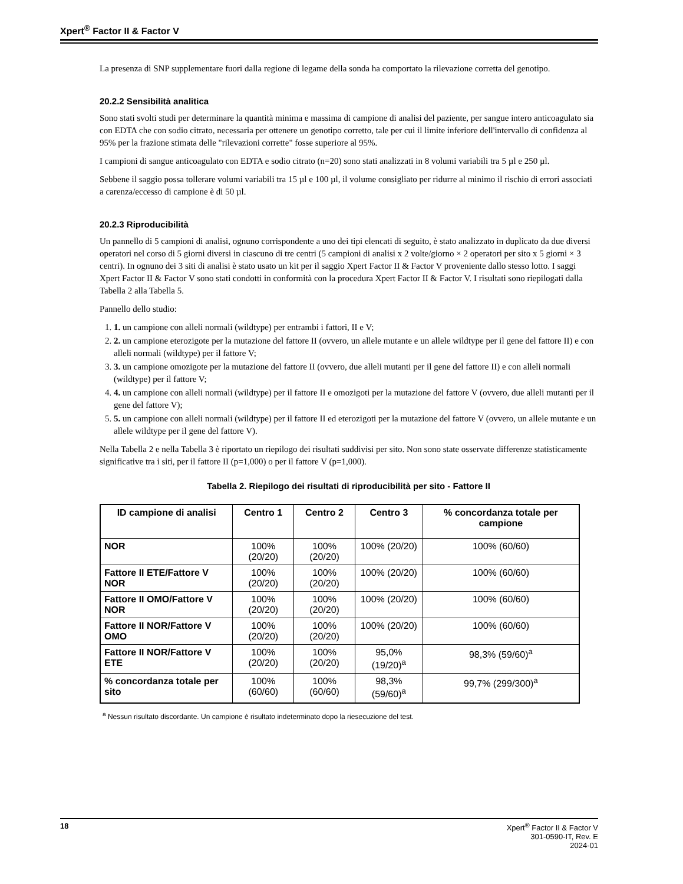Xpert<sup>®</sup> Factor II & Factor V
La presenza di SNP supplementare fuori dalla regione di legame della sonda ha comportato la rilevazione corretta del genotipo.
20.2.2 Sensibilità analitica
Sono stati svolti studi per determinare la quantità minima e massima di campione di analisi del paziente, per sangue intero anticoagulato sia con EDTA che con sodio citrato, necessaria per ottenere un genotipo corretto, tale per cui il limite inferiore dell'intervallo di confidenza al 95% per la frazione stimata delle "rilevazioni corrette" fosse superiore al 95%.
I campioni di sangue anticoagulato con EDTA e sodio citrato (n=20) sono stati analizzati in 8 volumi variabili tra 5 µl e 250 µl.
Sebbene il saggio possa tollerare volumi variabili tra 15 µl e 100 µl, il volume consigliato per ridurre al minimo il rischio di errori associati a carenza/eccesso di campione è di 50 µl.
20.2.3 Riproducibilità
Un pannello di 5 campioni di analisi, ognuno corrispondente a uno dei tipi elencati di seguito, è stato analizzato in duplicato da due diversi operatori nel corso di 5 giorni diversi in ciascuno di tre centri (5 campioni di analisi x 2 volte/giorno × 2 operatori per sito x 5 giorni × 3 centri). In ognuno dei 3 siti di analisi è stato usato un kit per il saggio Xpert Factor II & Factor V proveniente dallo stesso lotto. I saggi Xpert Factor II & Factor V sono stati condotti in conformità con la procedura Xpert Factor II & Factor V. I risultati sono riepilogati dalla Tabella 2 alla Tabella 5.
Pannello dello studio:
1. 1. un campione con alleli normali (wildtype) per entrambi i fattori, II e V;
2. 2. un campione eterozigote per la mutazione del fattore II (ovvero, un allele mutante e un allele wildtype per il gene del fattore II) e con alleli normali (wildtype) per il fattore V;
3. 3. un campione omozigote per la mutazione del fattore II (ovvero, due alleli mutanti per il gene del fattore II) e con alleli normali (wildtype) per il fattore V;
4. 4. un campione con alleli normali (wildtype) per il fattore II e omozigoti per la mutazione del fattore V (ovvero, due alleli mutanti per il gene del fattore V);
5. 5. un campione con alleli normali (wildtype) per il fattore II ed eterozigoti per la mutazione del fattore V (ovvero, un allele mutante e un allele wildtype per il gene del fattore V).
Nella Tabella 2 e nella Tabella 3 è riportato un riepilogo dei risultati suddivisi per sito. Non sono state osservate differenze statisticamente significative tra i siti, per il fattore II (p=1,000) o per il fattore V (p=1,000).
Tabella 2. Riepilogo dei risultati di riproducibilità per sito - Fattore II
| ID campione di analisi | Centro 1 | Centro 2 | Centro 3 | % concordanza totale per campione |
| --- | --- | --- | --- | --- |
| NOR | 100% (20/20) | 100% (20/20) | 100% (20/20) | 100% (60/60) |
| Fattore II ETE/Fattore V NOR | 100% (20/20) | 100% (20/20) | 100% (20/20) | 100% (60/60) |
| Fattore II OMO/Fattore V NOR | 100% (20/20) | 100% (20/20) | 100% (20/20) | 100% (60/60) |
| Fattore II NOR/Fattore V OMO | 100% (20/20) | 100% (20/20) | 100% (20/20) | 100% (60/60) |
| Fattore II NOR/Fattore V ETE | 100% (20/20) | 100% (20/20) | 95,0% (19/20)<sup>a</sup> | 98,3% (59/60)<sup>a</sup> |
| % concordanza totale per sito | 100% (60/60) | 100% (60/60) | 98,3% (59/60)<sup>a</sup> | 99,7% (299/300)<sup>a</sup> |
<sup>a</sup> Nessun risultato discordante. Un campione è risultato indeterminato dopo la riesecuzione del test.
18 Xpert<sup>®</sup> Factor II & Factor V
301-0590-IT, Rev. E
2024-01